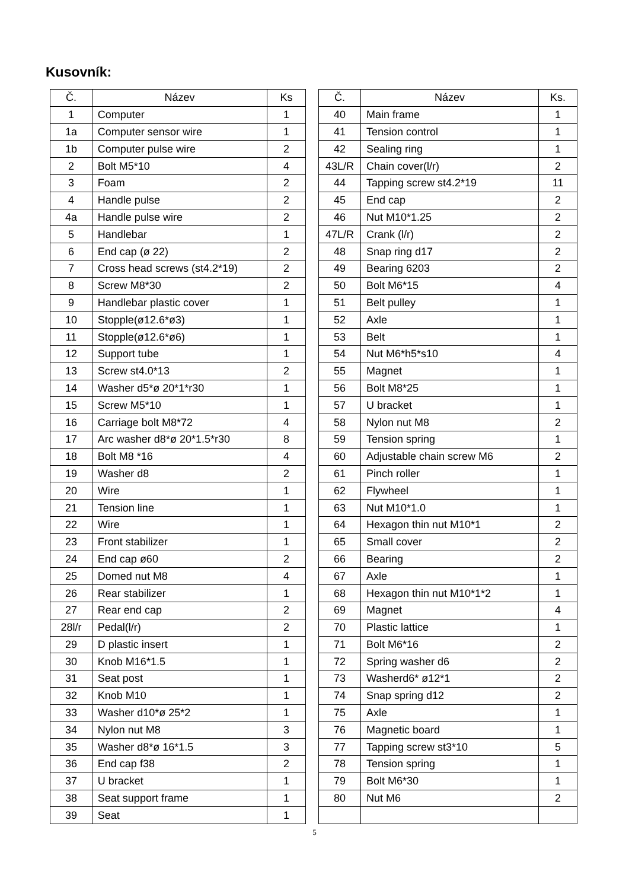Kusovník:
| Č. | Název | Ks |
| --- | --- | --- |
| 1 | Computer | 1 |
| 1a | Computer sensor wire | 1 |
| 1b | Computer pulse wire | 2 |
| 2 | Bolt M5*10 | 4 |
| 3 | Foam | 2 |
| 4 | Handle pulse | 2 |
| 4a | Handle pulse wire | 2 |
| 5 | Handlebar | 1 |
| 6 | End cap (ø 22) | 2 |
| 7 | Cross head screws (st4.2*19) | 2 |
| 8 | Screw M8*30 | 2 |
| 9 | Handlebar plastic cover | 1 |
| 10 | Stopple(ø12.6*ø3) | 1 |
| 11 | Stopple(ø12.6*ø6) | 1 |
| 12 | Support tube | 1 |
| 13 | Screw st4.0*13 | 2 |
| 14 | Washer d5*ø 20*1*r30 | 1 |
| 15 | Screw M5*10 | 1 |
| 16 | Carriage bolt M8*72 | 4 |
| 17 | Arc washer d8*ø 20*1.5*r30 | 8 |
| 18 | Bolt M8 *16 | 4 |
| 19 | Washer d8 | 2 |
| 20 | Wire | 1 |
| 21 | Tension line | 1 |
| 22 | Wire | 1 |
| 23 | Front stabilizer | 1 |
| 24 | End cap ø60 | 2 |
| 25 | Domed nut M8 | 4 |
| 26 | Rear stabilizer | 1 |
| 27 | Rear end cap | 2 |
| 28l/r | Pedal(l/r) | 2 |
| 29 | D plastic insert | 1 |
| 30 | Knob M16*1.5 | 1 |
| 31 | Seat post | 1 |
| 32 | Knob M10 | 1 |
| 33 | Washer d10*ø 25*2 | 1 |
| 34 | Nylon nut M8 | 3 |
| 35 | Washer d8*ø 16*1.5 | 3 |
| 36 | End cap f38 | 2 |
| 37 | U bracket | 1 |
| 38 | Seat support frame | 1 |
| 39 | Seat | 1 |
| Č. | Název | Ks. |
| --- | --- | --- |
| 40 | Main frame | 1 |
| 41 | Tension control | 1 |
| 42 | Sealing ring | 1 |
| 43L/R | Chain cover(l/r) | 2 |
| 44 | Tapping screw st4.2*19 | 11 |
| 45 | End cap | 2 |
| 46 | Nut M10*1.25 | 2 |
| 47L/R | Crank (l/r) | 2 |
| 48 | Snap ring d17 | 2 |
| 49 | Bearing 6203 | 2 |
| 50 | Bolt M6*15 | 4 |
| 51 | Belt pulley | 1 |
| 52 | Axle | 1 |
| 53 | Belt | 1 |
| 54 | Nut M6*h5*s10 | 4 |
| 55 | Magnet | 1 |
| 56 | Bolt M8*25 | 1 |
| 57 | U bracket | 1 |
| 58 | Nylon nut M8 | 2 |
| 59 | Tension spring | 1 |
| 60 | Adjustable chain screw M6 | 2 |
| 61 | Pinch roller | 1 |
| 62 | Flywheel | 1 |
| 63 | Nut M10*1.0 | 1 |
| 64 | Hexagon thin nut M10*1 | 2 |
| 65 | Small cover | 2 |
| 66 | Bearing | 2 |
| 67 | Axle | 1 |
| 68 | Hexagon thin nut M10*1*2 | 1 |
| 69 | Magnet | 4 |
| 70 | Plastic lattice | 1 |
| 71 | Bolt M6*16 | 2 |
| 72 | Spring washer d6 | 2 |
| 73 | Washerd6* ø12*1 | 2 |
| 74 | Snap spring d12 | 2 |
| 75 | Axle | 1 |
| 76 | Magnetic board | 1 |
| 77 | Tapping screw st3*10 | 5 |
| 78 | Tension spring | 1 |
| 79 | Bolt M6*30 | 1 |
| 80 | Nut M6 | 2 |
5